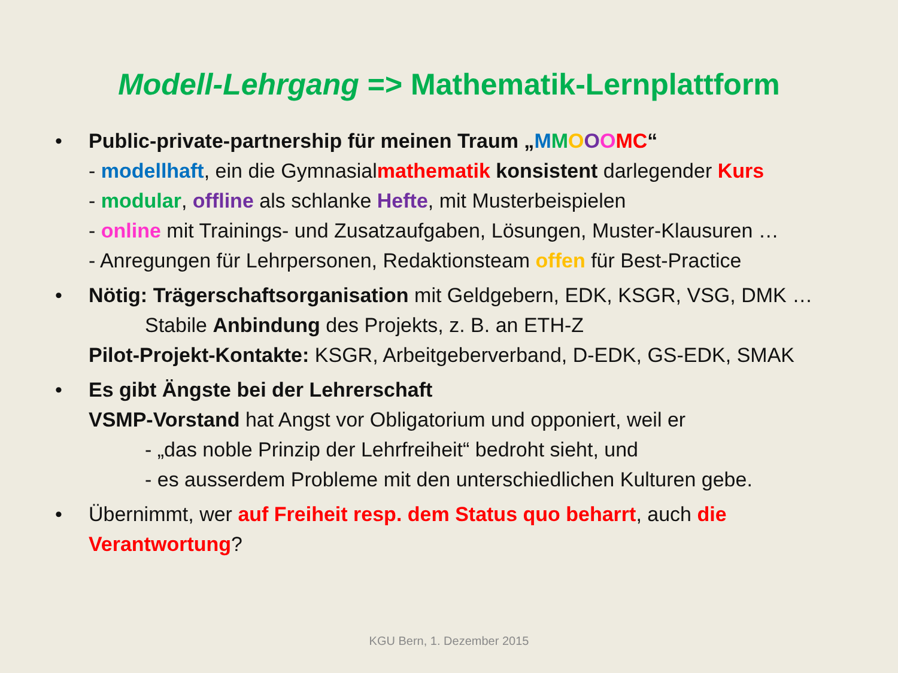Modell-Lehrgang => Mathematik-Lernplattform
• Public-private-partnership für meinen Traum „MMOOOMC“
- modellhaft, ein die Gymnasialmathematik konsistent darlegender Kurs
- modular, offline als schlanke Hefte, mit Musterbeispielen
- online mit Trainings- und Zusatzaufgaben, Lösungen, Muster-Klausuren …
- Anregungen für Lehrpersonen, Redaktionsteam offen für Best-Practice
• Nötig: Trägerschaftsorganisation mit Geldgebern, EDK, KSGR, VSG, DMK …
Stabile Anbindung des Projekts, z. B. an ETH-Z
Pilot-Projekt-Kontakte: KSGR, Arbeitgeberverband, D-EDK, GS-EDK, SMAK
• Es gibt Ängste bei der Lehrerschaft
VSMP-Vorstand hat Angst vor Obligatorium und opponiert, weil er
- „das noble Prinzip der Lehrfreiheit“ bedroht sieht, und
- es ausserdem Probleme mit den unterschiedlichen Kulturen gebe.
• Übernimmt, wer auf Freiheit resp. dem Status quo beharrt, auch die Verantwortung?
KGU Bern, 1. Dezember 2015